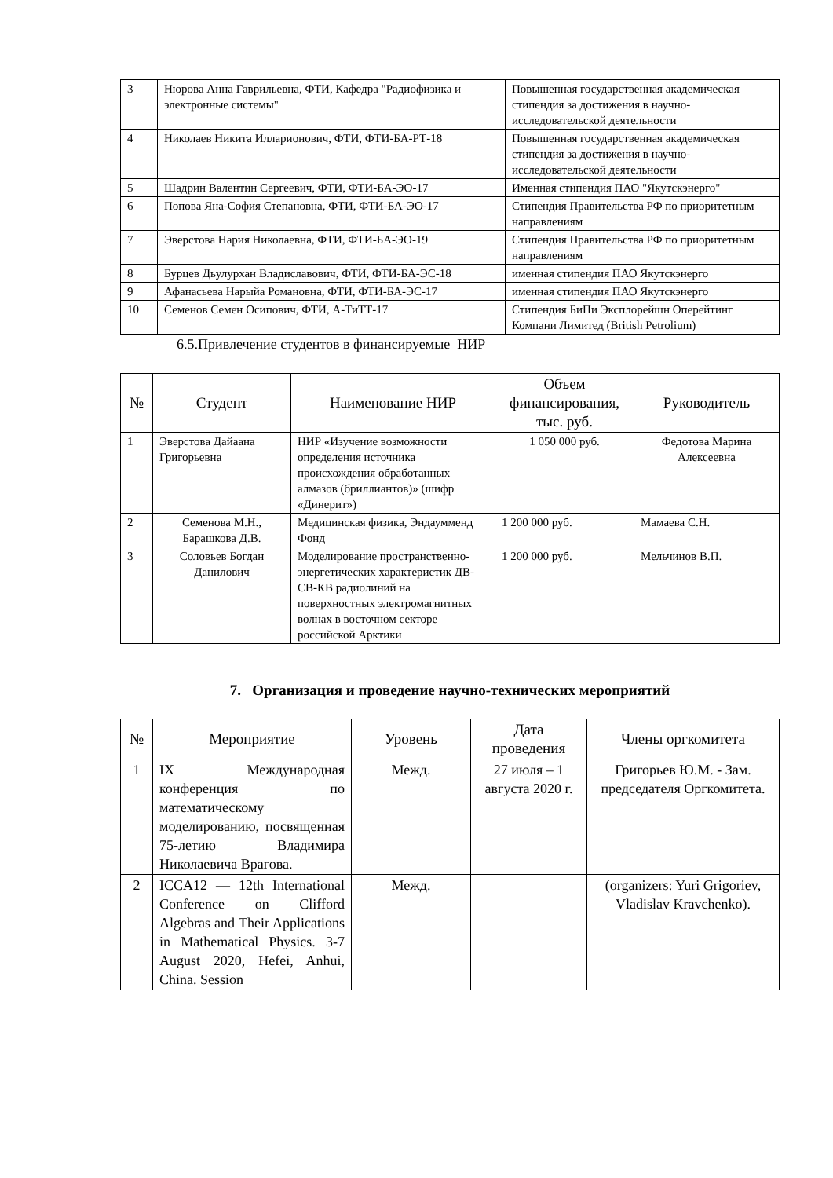| 3 | Нюрова Анна Гаврильевна, ФТИ, Кафедра "Радиофизика и электронные системы" | Повышенная государственная академическая стипендия за достижения в научно-исследовательской деятельности |
| 4 | Николаев Никита Илларионович, ФТИ, ФТИ-БА-РТ-18 | Повышенная государственная академическая стипендия за достижения в научно-исследовательской деятельности |
| 5 | Шадрин Валентин Сергеевич, ФТИ, ФТИ-БА-ЭО-17 | Именная стипендия ПАО "Якутскэнерго" |
| 6 | Попова Яна-София Степановна, ФТИ, ФТИ-БА-ЭО-17 | Стипендия Правительства РФ по приоритетным направлениям |
| 7 | Эверстова Нария Николаевна, ФТИ, ФТИ-БА-ЭО-19 | Стипендия Правительства РФ по приоритетным направлениям |
| 8 | Бурцев Дьулурхан Владиславович, ФТИ, ФТИ-БА-ЭС-18 | именная стипендия ПАО Якутскэнерго |
| 9 | Афанасьева Нарыйа Романовна, ФТИ, ФТИ-БА-ЭС-17 | именная стипендия ПАО Якутскэнерго |
| 10 | Семенов Семен Осипович, ФТИ, А-ТиТТ-17 | Стипендия БиПи Эксплорейшн Оперейтинг Компани Лимитед (British Petrolium) |
6.5.Привлечение студентов в финансируемые НИР
| № | Студент | Наименование НИР | Объем финансирования, тыс. руб. | Руководитель |
| --- | --- | --- | --- | --- |
| 1 | Эверстова Дайаана Григорьевна | НИР «Изучение возможности определения источника происхождения обработанных алмазов (бриллиантов)» (шифр «Динерит») | 1 050 000 руб. | Федотова Марина Алексеевна |
| 2 | Семенова М.Н., Барашкова Д.В. | Медицинская физика, Эндаумменд Фонд | 1 200 000 руб. | Мамаева С.Н. |
| 3 | Соловьев Богдан Данилович | Моделирование пространственно-энергетических характеристик ДВ-СВ-КВ радиолиний на поверхностных электромагнитных волнах в восточном секторе российской Арктики | 1 200 000 руб. | Мельчинов В.П. |
7. Организация и проведение научно-технических мероприятий
| № | Мероприятие | Уровень | Дата проведения | Члены оргкомитета |
| --- | --- | --- | --- | --- |
| 1 | IX Международная конференция по математическому моделированию, посвященная 75-летию Владимира Николаевича Врагова. | Межд. | 27 июля – 1 августа 2020 г. | Григорьев Ю.М. - Зам. председателя Оргкомитета. |
| 2 | ICCA12 — 12th International Conference on Clifford Algebras and Their Applications in Mathematical Physics. 3-7 August 2020, Hefei, Anhui, China. Session | Межд. | | (organizers: Yuri Grigoriev, Vladislav Kravchenko). |